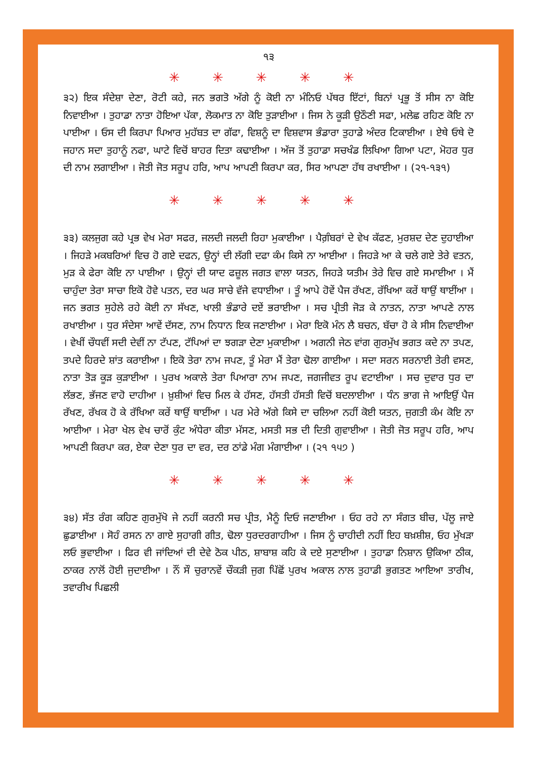੧੩
✳ ✳ ✳ ✳ ✳
੩੨) ਇਕ ਸੰਦੇਸ਼ਾ ਦੇਣਾ, ਰੋਟੀ ਕਹੇ, ਜਨ ਭਗਤੋ ਅੱਗੇ ਨੂੰ ਕੋਈ ਨਾ ਮੰਨਿਓ ਪੱਥਰ ਇੱਟਾਂ, ਬਿਨਾਂ ਪ੍ਰਭੂ ਤੋਂ ਸੀਸ ਨਾ ਕੋਇ ਨਿਵਾਈਆ । ਤੁਹਾਡਾ ਨਾਤਾ ਹੋਇਆ ਪੱਕਾ, ਲੋਕਮਾਤ ਨਾ ਕੋਇ ਤੁੜਾਈਆ । ਜਿਸ ਨੇ ਕੂੜੀ ਉਠੌਣੀ ਸਫਾ, ਮਲੇਛ ਰਹਿਣ ਕੋਇ ਨਾ ਪਾਈਆ । ਓਸ ਦੀ ਕਿਰਪਾ ਪਿਆਰ ਮੁਹੱਬਤ ਦਾ ਗੱਫਾ, ਵਿਸ਼ਨੂੰ ਦਾ ਵਿਸ਼ਵਾਸ ਭੰਡਾਰਾ ਤੁਹਾਡੇ ਅੰਦਰ ਟਿਕਾਈਆ । ਏਥੇ ਓਥੇ ਦੋ ਜਹਾਨ ਸਦਾ ਤੁਹਾਨੂੰ ਨਫਾ, ਘਾਟੇ ਵਿਚੋਂ ਬਾਹਰ ਦਿਤਾ ਕਢਾਈਆ । ਅੱਜ ਤੋਂ ਤੁਹਾਡਾ ਸਚਖੰਡ ਲਿਖਿਆ ਗਿਆ ਪਟਾ, ਮੋਹਰ ਧੁਰ ਦੀ ਨਾਮ ਲਗਾਈਆ । ਜੋਤੀ ਜੋਤ ਸਰੂਪ ਹਰਿ, ਆਪ ਆਪਣੀ ਕਿਰਪਾ ਕਰ, ਸਿਰ ਆਪਣਾ ਹੱਥ ਰਖਾਈਆ । (੨੧-੧੩੧)
✳ ✳ ✳ ✳ ✳
੩੩) ਕਲਜੁਗ ਕਹੇ ਪ੍ਰਭ ਵੇਖ ਮੇਰਾ ਸਫਰ, ਜਲਦੀ ਜਲਦੀ ਰਿਹਾ ਮੁਕਾਈਆ । ਪੈਗ਼ੰਬਰਾਂ ਦੇ ਵੇਖ ਕੱਫਣ, ਮੁਰਸ਼ਦ ਦੇਣ ਦੁਹਾਈਆ । ਜਿਹੜੇ ਮਕਬਰਿਆਂ ਵਿਚ ਹੋ ਗਏ ਦਫਨ, ਉਨ੍ਹਾਂ ਦੀ ਲੱਗੀ ਦਫਾ ਕੰਮ ਕਿਸੇ ਨਾ ਆਈਆ । ਜਿਹੜੇ ਆ ਕੇ ਚਲੇ ਗਏ ਤੇਰੇ ਵਤਨ, ਮੁੜ ਕੇ ਫੇਰਾ ਕੋਇ ਨਾ ਪਾਈਆ । ਉਨ੍ਹਾਂ ਦੀ ਯਾਦ ਫਜ਼ੂਲ ਜਗਤ ਵਾਲਾ ਯਤਨ, ਜਿਹੜੇ ਯਤੀਮ ਤੇਰੇ ਵਿਚ ਗਏ ਸਮਾਈਆ । ਮੈਂ ਚਾਹੁੰਦਾ ਤੇਰਾ ਸਾਚਾ ਇਕੋ ਹੋਵੇ ਪਤਨ, ਦਰ ਘਰ ਸਾਚੇ ਵੱਜੇ ਵਧਾਈਆ । ਤੂੰ ਆਪੇ ਹੋਵੇਂ ਪੈਜ ਰੱਖਣ, ਰੱਖਿਆ ਕਰੇਂ ਥਾਉਂ ਥਾਈਂਆ । ਜਨ ਭਗਤ ਸੁਹੇਲੇ ਰਹੇ ਕੋਈ ਨਾ ਸੱਖਣ, ਖਾਲੀ ਭੰਡਾਰੇ ਦਏਂ ਭਰਾਈਆ । ਸਚ ਪ੍ਰੀਤੀ ਜੋੜ ਕੇ ਨਾਤਨ, ਨਾਤਾ ਆਪਣੇ ਨਾਲ ਰਖਾਈਆ । ਧੁਰ ਸੰਦੇਸਾ ਆਵੇਂ ਦੱਸਣ, ਨਾਮ ਨਿਧਾਨ ਇਕ ਜਣਾਈਆ । ਮੇਰਾ ਇਕੋ ਮੰਨ ਲੈ ਬਚਨ, ਬੱਚਾ ਹੋ ਕੇ ਸੀਸ ਨਿਵਾਈਆ । ਵੇਖੀਂ ਚੌਧਵੀਂ ਸਦੀ ਦੇਵੀਂ ਨਾ ਟੱਪਣ, ਟੱਪਿਆਂ ਦਾ ਝਗੜਾ ਦੇਣਾ ਮੁਕਾਈਆ । ਅਗਨੀ ਜੇਠ ਵਾਂਗ ਗੁਰਮੁੱਖ ਭਗਤ ਕਦੇ ਨਾ ਤਪਣ, ਤਪਦੇ ਹਿਰਦੇ ਸ਼ਾਂਤ ਕਰਾਈਆ । ਇਕੋ ਤੇਰਾ ਨਾਮ ਜਪਣ, ਤੂੰ ਮੇਰਾ ਮੈਂ ਤੇਰਾ ਢੋਲਾ ਗਾਈਆ । ਸਦਾ ਸਰਨ ਸਰਨਾਈ ਤੇਰੀ ਵਸਣ, ਨਾਤਾ ਤੋੜ ਕੂੜ ਕੁੜਾਈਆ । ਪੁਰਖ ਅਕਾਲੇ ਤੇਰਾ ਪਿਆਰਾ ਨਾਮ ਜਪਣ, ਜਗਜੀਵਤ ਰੂਪ ਵਟਾਈਆ । ਸਚ ਦੁਵਾਰ ਧੁਰ ਦਾ ਲੱਭਣ, ਭੱਜਣ ਵਾਹੋ ਦਾਹੀਆ । ਖ਼ੁਸ਼ੀਆਂ ਵਿਚ ਮਿਲ ਕੇ ਹੱਸਣ, ਹੱਸਤੀ ਹੱਸਤੀ ਵਿਚੋਂ ਬਦਲਾਈਆ । ਧੰਨ ਭਾਗ ਜੇ ਆਇਉਂ ਪੈਜ ਰੱਖਣ, ਰੱਖਕ ਹੋ ਕੇ ਰੱਖਿਆ ਕਰੇਂ ਥਾਉਂ ਥਾਈਂਆ । ਪਰ ਮੇਰੇ ਅੱਗੇ ਕਿਸੇ ਦਾ ਚਲਿਆ ਨਹੀਂ ਕੋਈ ਯਤਨ, ਜੁਗਤੀ ਕੰਮ ਕੋਇ ਨਾ ਆਈਆ । ਮੇਰਾ ਖੇਲ ਵੇਖ ਚਾਰੋਂ ਕੁੰਟ ਅੰਧੇਰਾ ਕੀਤਾ ਮੱਸਣ, ਮਸਤੀ ਸਭ ਦੀ ਦਿਤੀ ਗੁਵਾਈਆ । ਜੋਤੀ ਜੋਤ ਸਰੂਪ ਹਰਿ, ਆਪ ਆਪਣੀ ਕਿਰਪਾ ਕਰ, ਏਕਾ ਦੇਣਾ ਧੁਰ ਦਾ ਵਰ, ਦਰ ਠਾਂਡੇ ਮੰਗ ਮੰਗਾਈਆ । (੨੧ ੧੫੭ )
✳ ✳ ✳ ✳ ✳
੩੪) ਸੱਤ ਰੰਗ ਕਹਿਣ ਗੁਰਮੁੱਖੋ ਜੇ ਨਹੀਂ ਕਰਨੀ ਸਚ ਪ੍ਰੀਤ, ਮੈਨੂੰ ਦਿਓ ਜਣਾਈਆ । ਓਹ ਰਹੇ ਨਾ ਸੰਗਤ ਬੀਚ, ਪੱਲੂ ਜਾਏ ਛੁਡਾਈਆ । ਸੋਹੰ ਰਸਨ ਨਾ ਗਾਏ ਸੁਹਾਗੀ ਗੀਤ, ਢੋਲਾ ਧੁਰਦਰਗਾਹੀਆ । ਜਿਸ ਨੂੰ ਚਾਹੀਦੀ ਨਹੀਂ ਇਹ ਬਖ਼ਸ਼ੀਸ਼, ਓਹ ਮੁੱਖੜਾ ਲਓ ਭੁਵਾਈਆ । ਫਿਰ ਵੀ ਜਾਂਦਿਆਂ ਦੀ ਦੇਵੇ ਠੋਕ ਪੀਠ, ਸ਼ਾਬਾਸ਼ ਕਹਿ ਕੇ ਦਏ ਸੁਣਾਈਆ । ਤੁਹਾਡਾ ਨਿਸ਼ਾਨ ਉਕਿਆ ਠੀਕ, ਠਾਕਰ ਨਾਲੋਂ ਹੋਈ ਜੁਦਾਈਆ । ਨੌਂ ਸੌ ਚੁਰਾਨਵੇਂ ਚੌਕੜੀ ਜੁਗ ਪਿੱਛੋਂ ਪੁਰਖ ਅਕਾਲ ਨਾਲ ਤੁਹਾਡੀ ਭੁਗਤਣ ਆਇਆ ਤਾਰੀਖ, ਤਵਾਰੀਖ ਪਿਛਲੀ